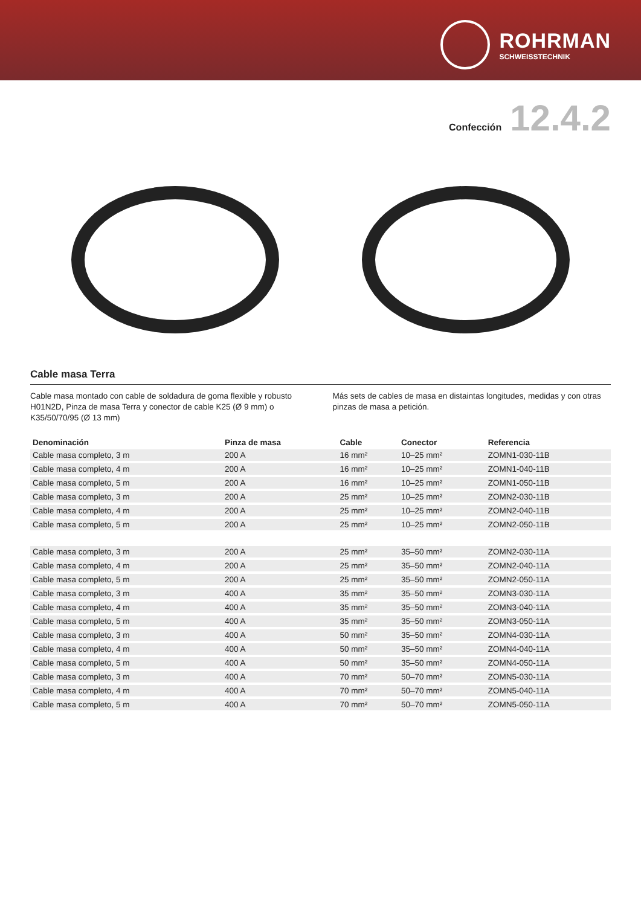ROHRMAN
SCHWEISSTECHNIK
Confección 12.4.2
Cable masa Terra
Cable masa montado con cable de soldadura de goma flexible y robusto H01N2D, Pinza de masa Terra y conector de cable K25 (Ø 9 mm) o K35/50/70/95 (Ø 13 mm)
Más sets de cables de masa en distaintas longitudes, medidas y con otras pinzas de masa a petición.
| Denominación | Pinza de masa | Cable | Conector | Referencia |
| --- | --- | --- | --- | --- |
| Cable masa completo, 3 m | 200 A | 16 mm² | 10–25 mm² | ZOMN1-030-11B |
| Cable masa completo, 4 m | 200 A | 16 mm² | 10–25 mm² | ZOMN1-040-11B |
| Cable masa completo, 5 m | 200 A | 16 mm² | 10–25 mm² | ZOMN1-050-11B |
| Cable masa completo, 3 m | 200 A | 25 mm² | 10–25 mm² | ZOMN2-030-11B |
| Cable masa completo, 4 m | 200 A | 25 mm² | 10–25 mm² | ZOMN2-040-11B |
| Cable masa completo, 5 m | 200 A | 25 mm² | 10–25 mm² | ZOMN2-050-11B |
| Cable masa completo, 3 m | 200 A | 25 mm² | 35–50 mm² | ZOMN2-030-11A |
| Cable masa completo, 4 m | 200 A | 25 mm² | 35–50 mm² | ZOMN2-040-11A |
| Cable masa completo, 5 m | 200 A | 25 mm² | 35–50 mm² | ZOMN2-050-11A |
| Cable masa completo, 3 m | 400 A | 35 mm² | 35–50 mm² | ZOMN3-030-11A |
| Cable masa completo, 4 m | 400 A | 35 mm² | 35–50 mm² | ZOMN3-040-11A |
| Cable masa completo, 5 m | 400 A | 35 mm² | 35–50 mm² | ZOMN3-050-11A |
| Cable masa completo, 3 m | 400 A | 50 mm² | 35–50 mm² | ZOMN4-030-11A |
| Cable masa completo, 4 m | 400 A | 50 mm² | 35–50 mm² | ZOMN4-040-11A |
| Cable masa completo, 5 m | 400 A | 50 mm² | 35–50 mm² | ZOMN4-050-11A |
| Cable masa completo, 3 m | 400 A | 70 mm² | 50–70 mm² | ZOMN5-030-11A |
| Cable masa completo, 4 m | 400 A | 70 mm² | 50–70 mm² | ZOMN5-040-11A |
| Cable masa completo, 5 m | 400 A | 70 mm² | 50–70 mm² | ZOMN5-050-11A |